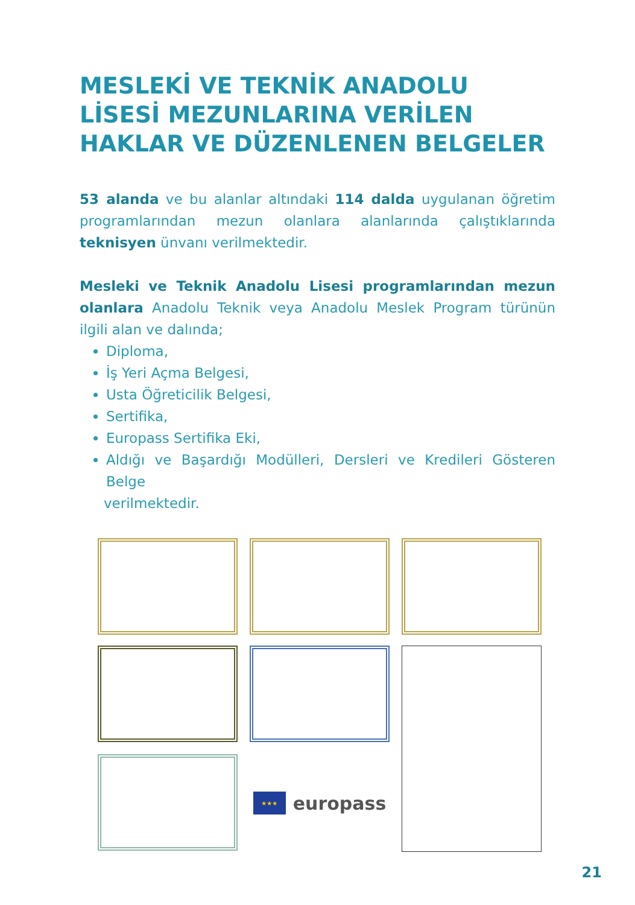MESLEKİ VE TEKNİK ANADOLU LİSESİ MEZUNLARINA VERİLEN HAKLAR VE DÜZENLENEN BELGELER
53 alanda ve bu alanlar altındaki 114 dalda uygulanan öğretim programlarından mezun olanlara alanlarında çalıştıklarında teknisyen ünvanı verilmektedir.
Mesleki ve Teknik Anadolu Lisesi programlarından mezun olanlara Anadolu Teknik veya Anadolu Meslek Program türünün ilgili alan ve dalında;
Diploma,
İş Yeri Açma Belgesi,
Usta Öğreticilik Belgesi,
Sertifika,
Europass Sertifika Eki,
Aldığı ve Başardığı Modülleri, Dersleri ve Kredileri Gösteren Belge
verilmektedir.
★★★
europass
21